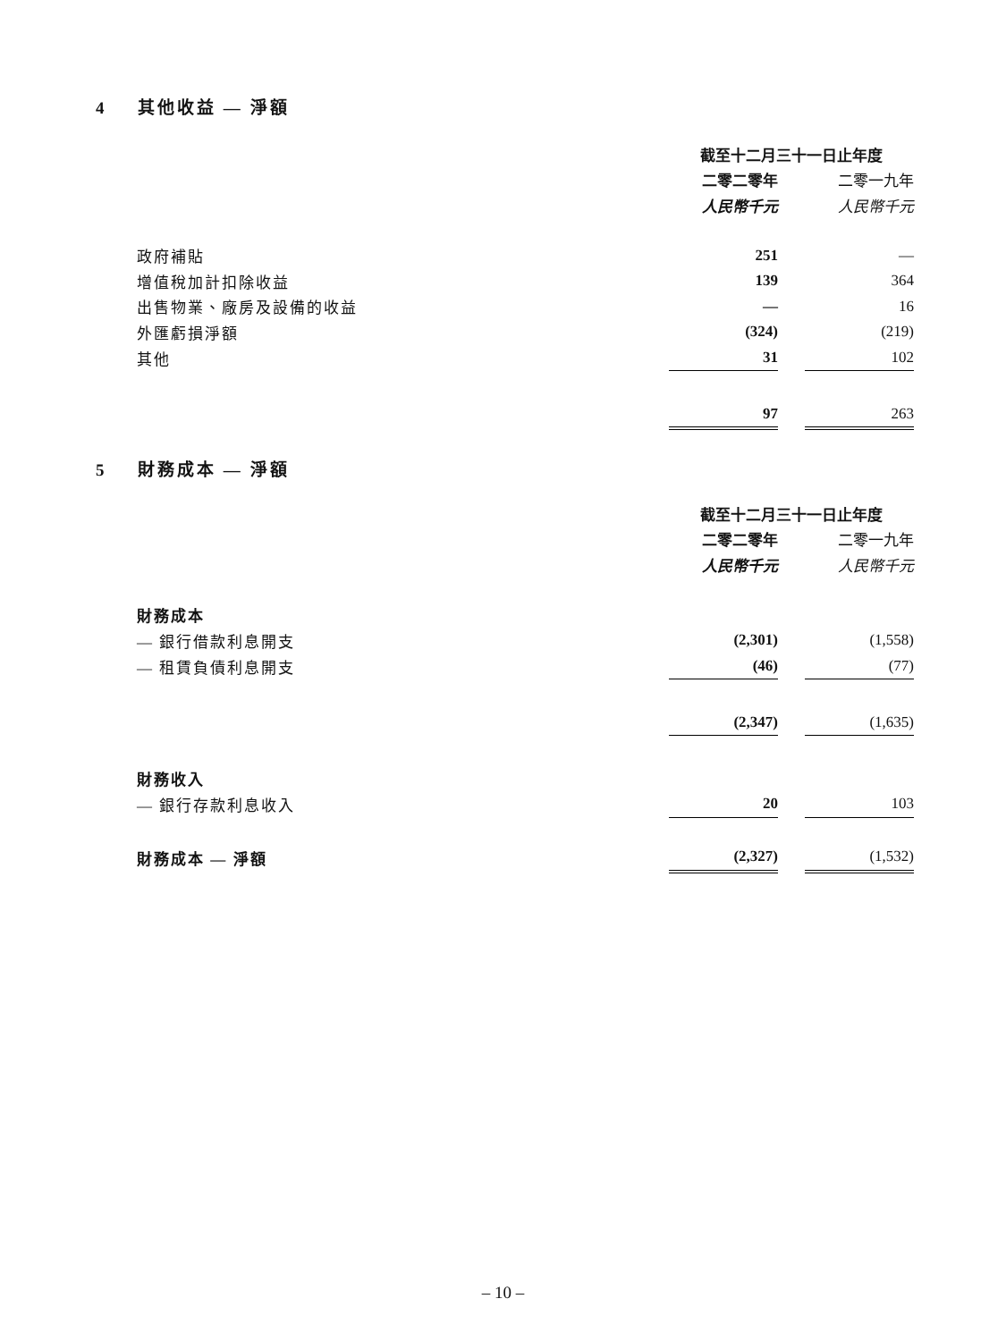4 其他收益 — 淨額
| | 截至十二月三十一日止年度 | | |
| --- | --- | --- | --- |
| | 二零二零年 | | 二零一九年 |
| | 人民幣千元 | | 人民幣千元 |
| 政府補貼 | 251 | | — |
| 增值稅加計扣除收益 | 139 | | 364 |
| 出售物業、廠房及設備的收益 | — | | 16 |
| 外匯虧損淨額 | (324) | | (219) |
| 其他 | 31 | | 102 |
| | 97 | | 263 |
5 財務成本 — 淨額
| | 截至十二月三十一日止年度 | | |
| --- | --- | --- | --- |
| | 二零二零年 | | 二零一九年 |
| | 人民幣千元 | | 人民幣千元 |
| 財務成本 | | | |
| — 銀行借款利息開支 | (2,301) | | (1,558) |
| — 租賃負債利息開支 | (46) | | (77) |
| | (2,347) | | (1,635) |
| 財務收入 | | | |
| — 銀行存款利息收入 | 20 | | 103 |
| 財務成本 — 淨額 | (2,327) | | (1,532) |
– 10 –